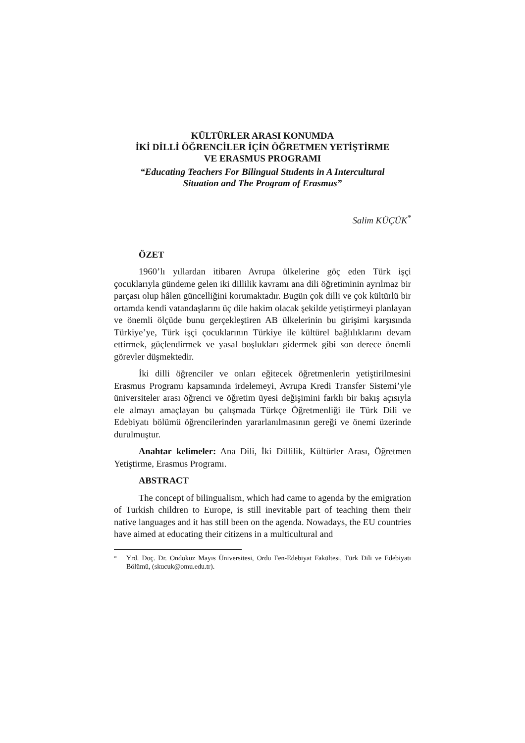KÜLTÜRLER ARASI KONUMDA
İKİ DİLLİ ÖĞRENCİLER İÇİN ÖĞRETMEN YETİŞTİRME
VE ERASMUS PROGRAMI
“Educating Teachers For Bilingual Students in A Intercultural
Situation and The Program of Erasmus”
Salim KÜÇÜK<sup>*</sup>
ÖZET
1960’lı yıllardan itibaren Avrupa ülkelerine göç eden Türk işçi çocuklarıyla gündeme gelen iki dillilik kavramı ana dili öğretiminin ayrılmaz bir parçası olup hâlen güncelliğini korumaktadır. Bugün çok dilli ve çok kültürlü bir ortamda kendi vatandaşlarını üç dile hakim olacak şekilde yetiştirmeyi planlayan ve önemli ölçüde bunu gerçekleştiren AB ülkelerinin bu girişimi karşısında Türkiye’ye, Türk işçi çocuklarının Türkiye ile kültürel bağlılıklarını devam ettirmek, güçlendirmek ve yasal boşlukları gidermek gibi son derece önemli görevler düşmektedir.
İki dilli öğrenciler ve onları eğitecek öğretmenlerin yetiştirilmesini Erasmus Programı kapsamında irdelemeyi, Avrupa Kredi Transfer Sistemi’yle üniversiteler arası öğrenci ve öğretim üyesi değişimini farklı bir bakış açısıyla ele almayı amaçlayan bu çalışmada Türkçe Öğretmenliği ile Türk Dili ve Edebiyatı bölümü öğrencilerinden yararlanılmasının gereği ve önemi üzerinde durulmuştur.
Anahtar kelimeler: Ana Dili, İki Dillilik, Kültürler Arası, Öğretmen Yetiştirme, Erasmus Programı.
ABSTRACT
The concept of bilingualism, which had came to agenda by the emigration of Turkish children to Europe, is still inevitable part of teaching them their native languages and it has still been on the agenda. Nowadays, the EU countries have aimed at educating their citizens in a multicultural and
<sup>*</sup> Yrd. Doç. Dr. Ondokuz Mayıs Üniversitesi, Ordu Fen-Edebiyat Fakültesi, Türk Dili ve Edebiyatı Bölümü, (skucuk@omu.edu.tr).